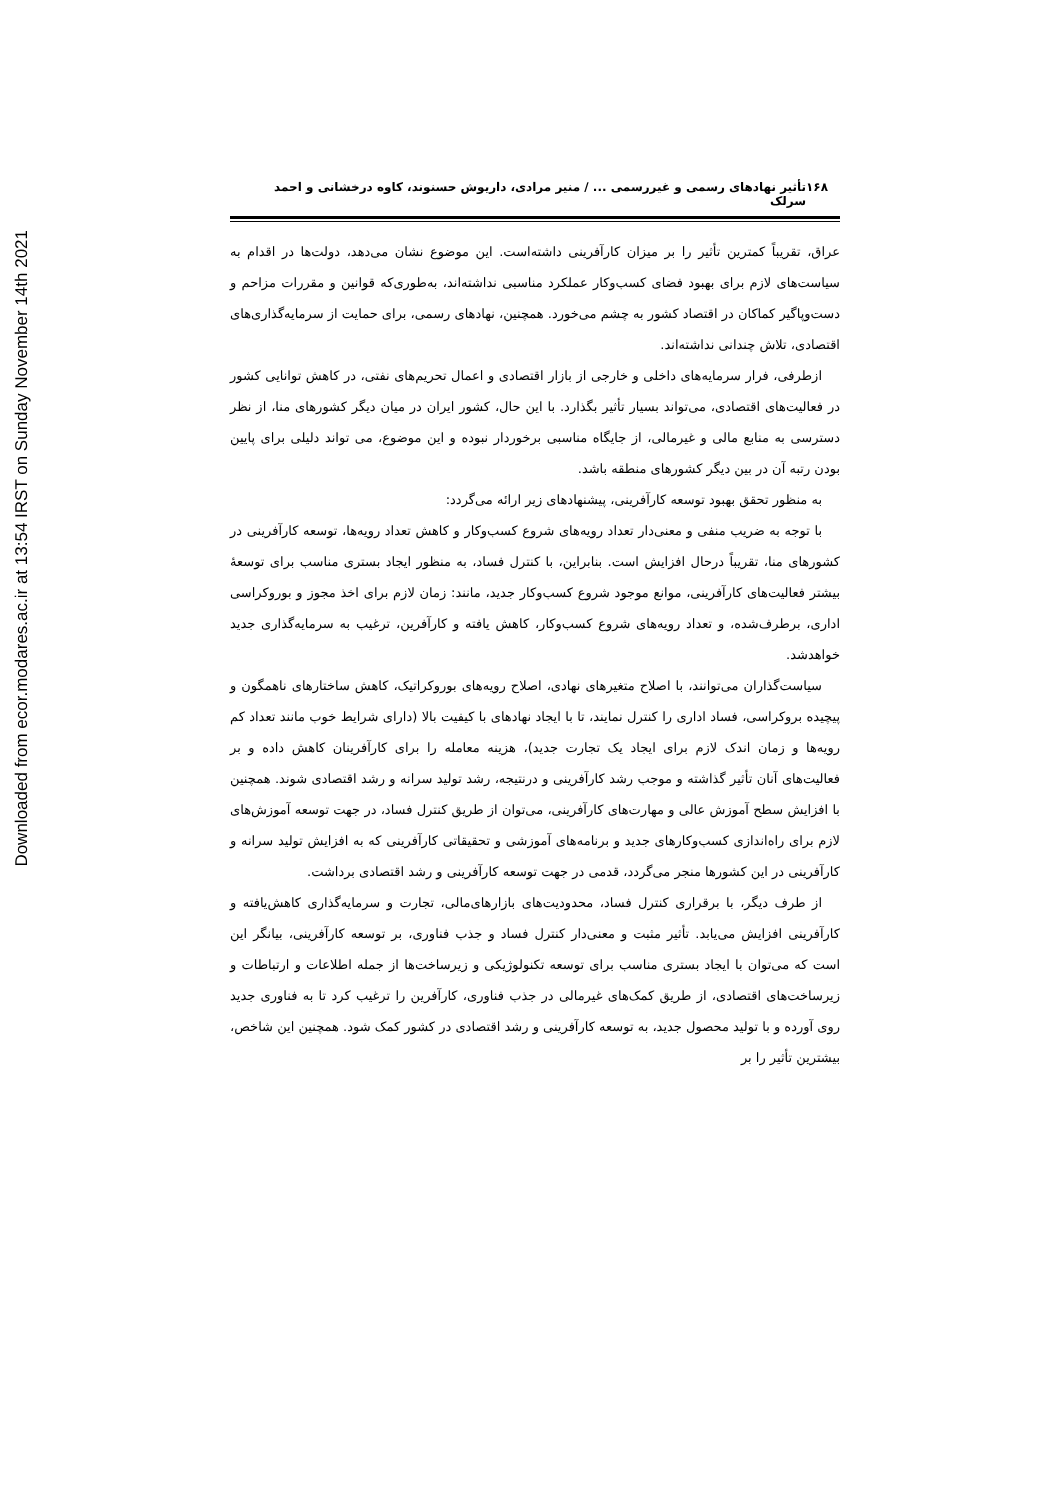Downloaded from ecor.modares.ac.ir at 13:54 IRST on Sunday November 14th 2021
۱۶۸ تأثیر نهادهای رسمی و غیررسمی ... / منیر مرادی، داریوش حسنوند، کاوه درخشانی و احمد سرلک
عراق، تقریباً کمترین تأثیر را بر میزان کارآفرینی داشته‌است. این موضوع نشان می‌دهد، دولت‌ها در اقدام به سیاست‌های لازم برای بهبود فضای کسب‌وکار عملکرد مناسبی نداشته‌اند، به‌طوری‌که قوانین و مقررات مزاحم و دست‌وپاگیر کماکان در اقتصاد کشور به چشم می‌خورد. همچنین، نهادهای رسمی، برای حمایت از سرمایه‌گذاری‌های اقتصادی، تلاش چندانی نداشته‌اند.
ازطرفی، فرار سرمایه‌های داخلی و خارجی از بازار اقتصادی و اعمال تحریم‌های نفتی، در کاهش توانایی کشور در فعالیت‌های اقتصادی، می‌تواند بسیار تأثیر بگذارد. با این حال، کشور ایران در میان دیگر کشورهای منا، از نظر دسترسی به منابع مالی و غیرمالی، از جایگاه مناسبی برخوردار نبوده و این موضوع، می تواند دلیلی برای پایین بودن رتبه آن در بین دیگر کشورهای منطقه باشد.
به منظور تحقق بهبود توسعه کارآفرینی، پیشنهادهای زیر ارائه می‌گردد:
با توجه به ضریب منفی و معنی‌دار تعداد رویه‌های شروع کسب‌وکار و کاهش تعداد رویه‌ها، توسعه کارآفرینی در کشورهای منا، تقریباً درحال افزایش است. بنابراین، با کنترل فساد، به منظور ایجاد بستری مناسب برای توسعهٔ بیشتر فعالیت‌های کارآفرینی، موانع موجود شروع کسب‌وکار جدید، مانند: زمان لازم برای اخذ مجوز و بوروکراسی اداری، برطرف‌شده، و تعداد رویه‌های شروع کسب‌وکار، کاهش یافته و کارآفرین، ترغیب به سرمایه‌گذاری جدید خواهدشد.
سیاست‌گذاران می‌توانند، با اصلاح متغیرهای نهادی، اصلاح رویه‌های بوروکراتیک، کاهش ساختارهای ناهمگون و پیچیده بروکراسی، فساد اداری را کنترل نمایند، تا با ایجاد نهادهای با کیفیت بالا (دارای شرایط خوب مانند تعداد کم رویه‌ها و زمان اندک لازم برای ایجاد یک تجارت جدید)، هزینه معامله را برای کارآفرینان کاهش داده و بر فعالیت‌های آنان تأثیر گذاشته و موجب رشد کارآفرینی و درنتیجه، رشد تولید سرانه و رشد اقتصادی شوند. همچنین با افزایش سطح آموزش عالی و مهارت‌های کارآفرینی، می‌توان از طریق کنترل فساد، در جهت توسعه آموزش‌های لازم برای راه‌اندازی کسب‌وکارهای جدید و برنامه‌های آموزشی و تحقیقاتی کارآفرینی که به افزایش تولید سرانه و کارآفرینی در این کشورها منجر می‌گردد، قدمی در جهت توسعه کارآفرینی و رشد اقتصادی برداشت.
از طرف دیگر، با برقراری کنترل فساد، محدودیت‌های بازارهای‌مالی، تجارت و سرمایه‌گذاری کاهش‌یافته و کارآفرینی افزایش می‌یابد. تأثیر مثبت و معنی‌دار کنترل فساد و جذب فناوری، بر توسعه کارآفرینی، بیانگر این است که می‌توان با ایجاد بستری مناسب برای توسعه تکنولوژیکی و زیرساخت‌ها از جمله اطلاعات و ارتباطات و زیرساخت‌های اقتصادی، از طریق کمک‌های غیرمالی در جذب فناوری، کارآفرین را ترغیب کرد تا به فناوری جدید روی آورده و با تولید محصول جدید، به توسعه کارآفرینی و رشد اقتصادی در کشور کمک شود. همچنین این شاخص، بیشترین تأثیر را بر